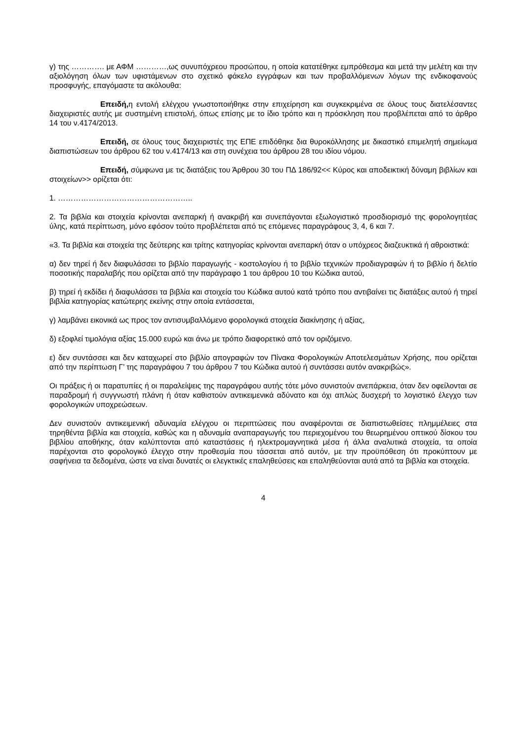γ) της …………. με ΑΦΜ …………,ως συνυπόχρεου προσώπου, η οποία κατατέθηκε εμπρόθεσμα και μετά την μελέτη και την αξιολόγηση όλων των υφιστάμενων στο σχετικό φάκελο εγγράφων και των προβαλλόμενων λόγων της ενδικοφανούς προσφυγής, επαγόμαστε τα ακόλουθα:
Επειδή, η εντολή ελέγχου γνωστοποιήθηκε στην επιχείρηση και συγκεκριμένα σε όλους τους διατελέσαντες διαχειριστές αυτής με συστημένη επιστολή, όπως επίσης με το ίδιο τρόπο και η πρόσκληση που προβλέπεται από το άρθρο 14 του ν.4174/2013.
Επειδή, σε όλους τους διαχειριστές της ΕΠΕ επιδόθηκε δια θυροκόλλησης με δικαστικό επιμελητή σημείωμα διαπιστώσεων του άρθρου 62 του ν.4174/13 και στη συνέχεια του άρθρου 28 του ιδίου νόμου.
Επειδή, σύμφωνα με τις διατάξεις του Άρθρου 30 του ΠΔ 186/92<< Κύρος και αποδεικτική δύναμη βιβλίων και στοιχείων>> ορίζεται ότι:
1. ……………………………………………..
2. Τα βιβλία και στοιχεία κρίνονται ανεπαρκή ή ανακριβή και συνεπάγονται εξωλογιστικό προσδιορισμό της φορολογητέας ύλης, κατά περίπτωση, μόνο εφόσον τούτο προβλέπεται από τις επόμενες παραγράφους 3, 4, 6 και 7.
«3. Τα βιβλία και στοιχεία της δεύτερης και τρίτης κατηγορίας κρίνονται ανεπαρκή όταν ο υπόχρεος διαζευκτικά ή αθροιστικά:
α) δεν τηρεί ή δεν διαφυλάσσει το βιβλίο παραγωγής - κοστολογίου ή το βιβλίο τεχνικών προδιαγραφών ή το βιβλίο ή δελτίο ποσοτικής παραλαβής που ορίζεται από την παράγραφο 1 του άρθρου 10 του Κώδικα αυτού,
β) τηρεί ή εκδίδει ή διαφυλάσσει τα βιβλία και στοιχεία του Κώδικα αυτού κατά τρόπο που αντιβαίνει τις διατάξεις αυτού ή τηρεί βιβλία κατηγορίας κατώτερης εκείνης στην οποία εντάσσεται,
γ) λαμβάνει εικονικά ως προς τον αντισυμβαλλόμενο φορολογικά στοιχεία διακίνησης ή αξίας,
δ) εξοφλεί τιμολόγια αξίας 15.000 ευρώ και άνω με τρόπο διαφορετικό από τον οριζόμενο.
ε) δεν συντάσσει και δεν καταχωρεί στο βιβλίο απογραφών τον Πίνακα Φορολογικών Αποτελεσμάτων Χρήσης, που ορίζεται από την περίπτωση Γ’ της παραγράφου 7 του άρθρου 7 του Κώδικα αυτού ή συντάσσει αυτόν ανακριβώς».
Οι πράξεις ή οι παρατυπίες ή οι παραλείψεις της παραγράφου αυτής τότε μόνο συνιστούν ανεπάρκεια, όταν δεν οφείλονται σε παραδρομή ή συγγνωστή πλάνη ή όταν καθιστούν αντικειμενικά αδύνατο και όχι απλώς δυσχερή το λογιστικό έλεγχο των φορολογικών υποχρεώσεων.
Δεν συνιστούν αντικειμενική αδυναμία ελέγχου οι περιπτώσεις που αναφέρονται σε διαπιστωθείσες πλημμέλειες στα τηρηθέντα βιβλία και στοιχεία, καθώς και η αδυναμία αναπαραγωγής του περιεχομένου του θεωρημένου οπτικού δίσκου του βιβλίου αποθήκης, όταν καλύπτονται από καταστάσεις ή ηλεκτρομαγνητικά μέσα ή άλλα αναλυτικά στοιχεία, τα οποία παρέχονται στο φορολογικό έλεγχο στην προθεσμία που τάσσεται από αυτόν, με την προϋπόθεση ότι προκύπτουν με σαφήνεια τα δεδομένα, ώστε να είναι δυνατές οι ελεγκτικές επαληθεύσεις και επαληθεύονται αυτά από τα βιβλία και στοιχεία.
4